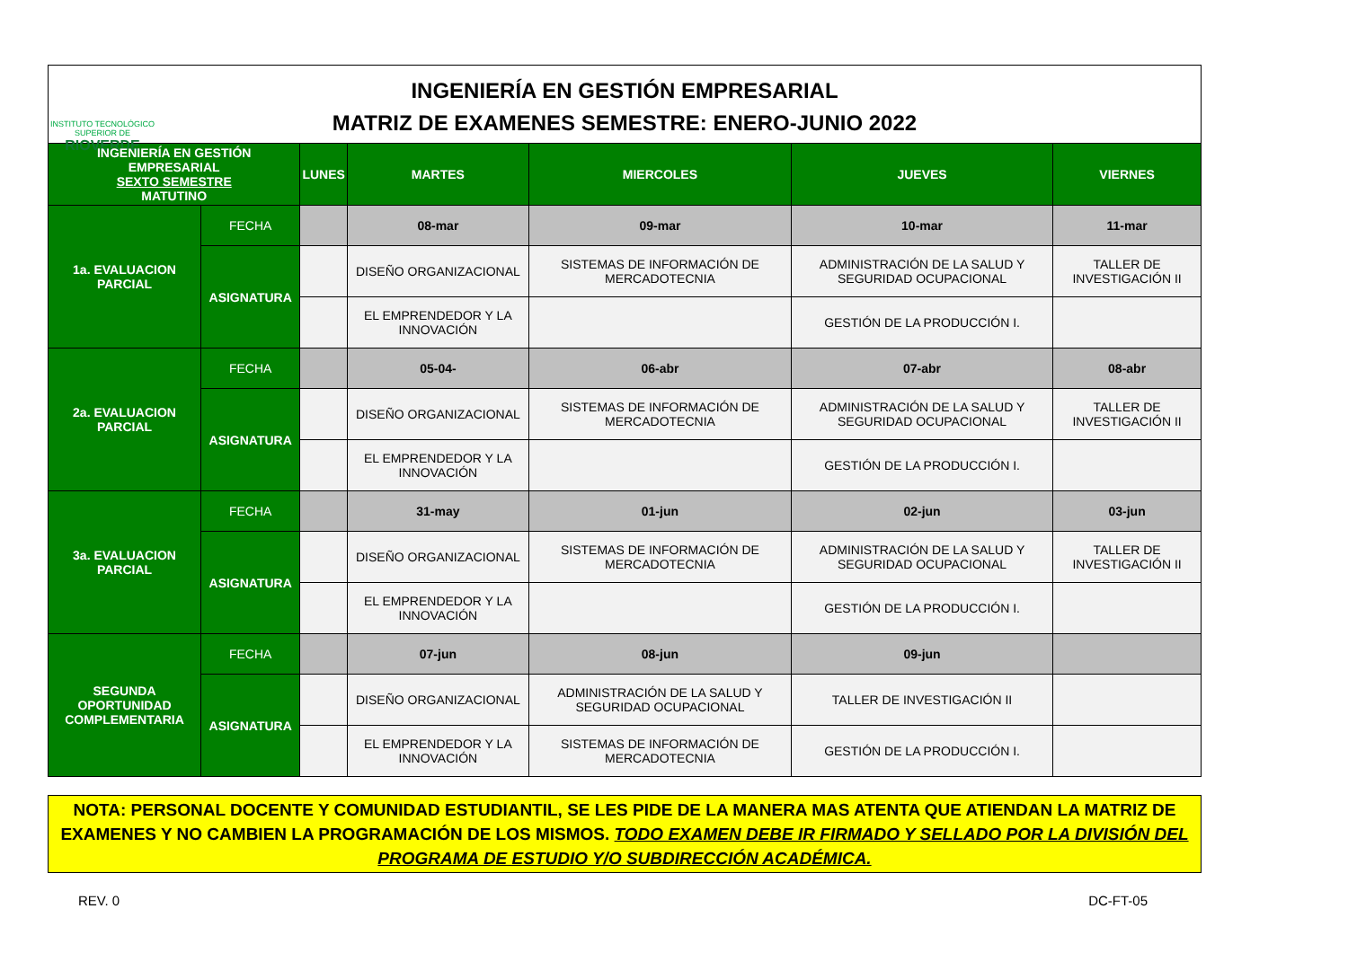INSTITUTO TECNOLÓGICO SUPERIOR DE
RIOVERDE
INGENIERÍA EN GESTIÓN EMPRESARIAL
MATRIZ DE EXAMENES SEMESTRE: ENERO-JUNIO 2022
| INGENIERÍA EN GESTIÓN EMPRESARIAL SEXTO SEMESTRE MATUTINO | | LUNES | MARTES | MIERCOLES | JUEVES | VIERNES |
| 1a. EVALUACION PARCIAL | FECHA | | 08-mar | 09-mar | 10-mar | 11-mar |
| | ASIGNATURA | | DISEÑO ORGANIZACIONAL | SISTEMAS DE INFORMACIÓN DE MERCADOTECNIA | ADMINISTRACIÓN DE LA SALUD Y SEGURIDAD OCUPACIONAL | TALLER DE INVESTIGACIÓN II |
| | | | EL EMPRENDEDOR Y LA INNOVACIÓN | | GESTIÓN DE LA PRODUCCIÓN I. | |
| 2a. EVALUACION PARCIAL | FECHA | | 05-04- | 06-abr | 07-abr | 08-abr |
| | ASIGNATURA | | DISEÑO ORGANIZACIONAL | SISTEMAS DE INFORMACIÓN DE MERCADOTECNIA | ADMINISTRACIÓN DE LA SALUD Y SEGURIDAD OCUPACIONAL | TALLER DE INVESTIGACIÓN II |
| | | | EL EMPRENDEDOR Y LA INNOVACIÓN | | GESTIÓN DE LA PRODUCCIÓN I. | |
| 3a. EVALUACION PARCIAL | FECHA | | 31-may | 01-jun | 02-jun | 03-jun |
| | ASIGNATURA | | DISEÑO ORGANIZACIONAL | SISTEMAS DE INFORMACIÓN DE MERCADOTECNIA | ADMINISTRACIÓN DE LA SALUD Y SEGURIDAD OCUPACIONAL | TALLER DE INVESTIGACIÓN II |
| | | | EL EMPRENDEDOR Y LA INNOVACIÓN | | GESTIÓN DE LA PRODUCCIÓN I. | |
| SEGUNDA OPORTUNIDAD COMPLEMENTARIA | FECHA | | 07-jun | 08-jun | 09-jun | |
| | ASIGNATURA | | DISEÑO ORGANIZACIONAL | ADMINISTRACIÓN DE LA SALUD Y SEGURIDAD OCUPACIONAL | TALLER DE INVESTIGACIÓN II | |
| | | | EL EMPRENDEDOR Y LA INNOVACIÓN | SISTEMAS DE INFORMACIÓN DE MERCADOTECNIA | GESTIÓN DE LA PRODUCCIÓN I. | |
NOTA: PERSONAL DOCENTE Y COMUNIDAD ESTUDIANTIL, SE LES PIDE DE LA MANERA MAS ATENTA QUE ATIENDAN LA MATRIZ DE EXAMENES Y NO CAMBIEN LA PROGRAMACIÓN DE LOS MISMOS. TODO EXAMEN DEBE IR FIRMADO Y SELLADO POR LA DIVISIÓN DEL PROGRAMA DE ESTUDIO Y/O SUBDIRECCIÓN ACADÉMICA.
REV. 0 DC-FT-05